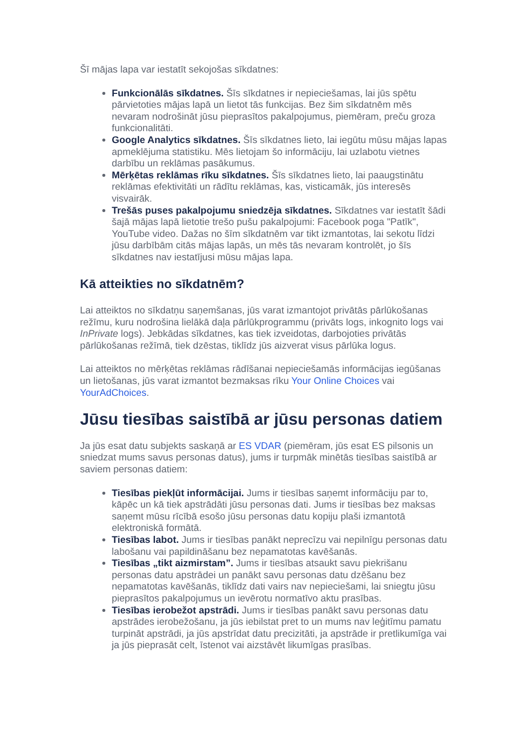Šī mājas lapa var iestatīt sekojošas sīkdatnes:
Funkcionālās sīkdatnes. Šīs sīkdatnes ir nepieciešamas, lai jūs spētu pārvietoties mājas lapā un lietot tās funkcijas. Bez šim sīkdatnēm mēs nevaram nodrošināt jūsu pieprasītos pakalpojumus, piemēram, preču groza funkcionalitāti.
Google Analytics sīkdatnes. Šīs sīkdatnes lieto, lai iegūtu mūsu mājas lapas apmeklējuma statistiku. Mēs lietojam šo informāciju, lai uzlabotu vietnes darbību un reklāmas pasākumus.
Mērķētas reklāmas rīku sīkdatnes. Šīs sīkdatnes lieto, lai paaugstinātu reklāmas efektivitāti un rādītu reklāmas, kas, visticamāk, jūs interesēs visvairāk.
Trešās puses pakalpojumu sniedzēja sīkdatnes. Sīkdatnes var iestatīt šādi šajā mājas lapā lietotie trešo pušu pakalpojumi: Facebook poga "Patīk", YouTube video. Dažas no šīm sīkdatnēm var tikt izmantotas, lai sekotu līdzi jūsu darbībām citās mājas lapās, un mēs tās nevaram kontrolēt, jo šīs sīkdatnes nav iestatījusi mūsu mājas lapa.
Kā atteikties no sīkdatnēm?
Lai atteiktos no sīkdatņu saņemšanas, jūs varat izmantojot privātās pārlūkošanas režīmu, kuru nodrošina lielākā daļa pārlūkprogrammu (privāts logs, inkognito logs vai InPrivate logs). Jebkādas sīkdatnes, kas tiek izveidotas, darbojoties privātās pārlūkošanas režīmā, tiek dzēstas, tiklīdz jūs aizverat visus pārlūka logus.
Lai atteiktos no mērķētas reklāmas rādīšanai nepieciešamās informācijas iegūšanas un lietošanas, jūs varat izmantot bezmaksas rīku Your Online Choices vai YourAdChoices.
Jūsu tiesības saistībā ar jūsu personas datiem
Ja jūs esat datu subjekts saskaņā ar ES VDAR (piemēram, jūs esat ES pilsonis un sniedzat mums savus personas datus), jums ir turpmāk minētās tiesības saistībā ar saviem personas datiem:
Tiesības piekļūt informācijai. Jums ir tiesības saņemt informāciju par to, kāpēc un kā tiek apstrādāti jūsu personas dati. Jums ir tiesības bez maksas saņemt mūsu rīcībā esošo jūsu personas datu kopiju plaši izmantotā elektroniskā formātā.
Tiesības labot. Jums ir tiesības panākt neprecīzu vai nepilnīgu personas datu labošanu vai papildināšanu bez nepamatotas kavēšanās.
Tiesības „tikt aizmirstam”. Jums ir tiesības atsaukt savu piekrišanu personas datu apstrādei un panākt savu personas datu dzēšanu bez nepamatotas kavēšanās, tiklīdz dati vairs nav nepieciešami, lai sniegtu jūsu pieprasītos pakalpojumus un ievērotu normatīvo aktu prasības.
Tiesības ierobežot apstrādi. Jums ir tiesības panākt savu personas datu apstrādes ierobežošanu, ja jūs iebilstat pret to un mums nav leģitīmu pamatu turpināt apstrādi, ja jūs apstrīdat datu precizitāti, ja apstrāde ir pretlikumīga vai ja jūs pieprasāt celt, īstenot vai aizstāvēt likumīgas prasības.